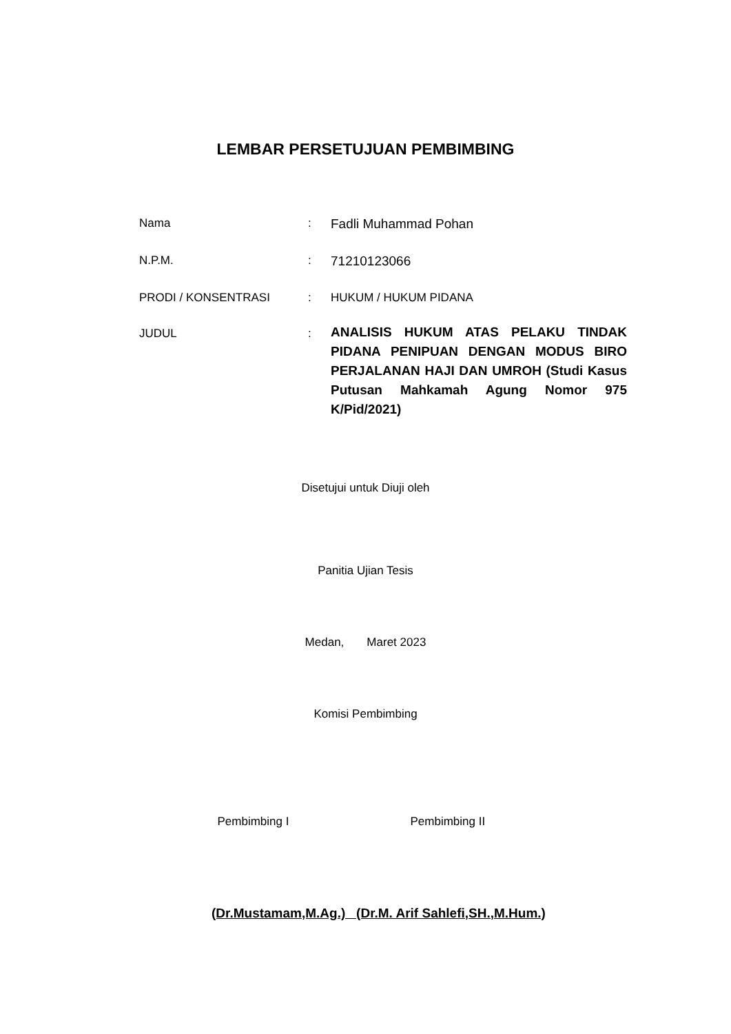LEMBAR PERSETUJUAN PEMBIMBING
| Nama | : | Fadli Muhammad Pohan |
| N.P.M. | : | 71210123066 |
| PRODI / KONSENTRASI | : | HUKUM / HUKUM PIDANA |
| JUDUL | : | ANALISIS HUKUM ATAS PELAKU TINDAK PIDANA PENIPUAN DENGAN MODUS BIRO PERJALANAN HAJI DAN UMROH (Studi Kasus Putusan Mahkamah Agung Nomor 975 K/Pid/2021) |
Disetujui untuk Diuji oleh
Panitia Ujian Tesis
Medan, Maret 2023
Komisi Pembimbing
Pembimbing I Pembimbing II
(Dr.Mustamam,M.Ag.) (Dr.M. Arif Sahlefi,SH.,M.Hum.)